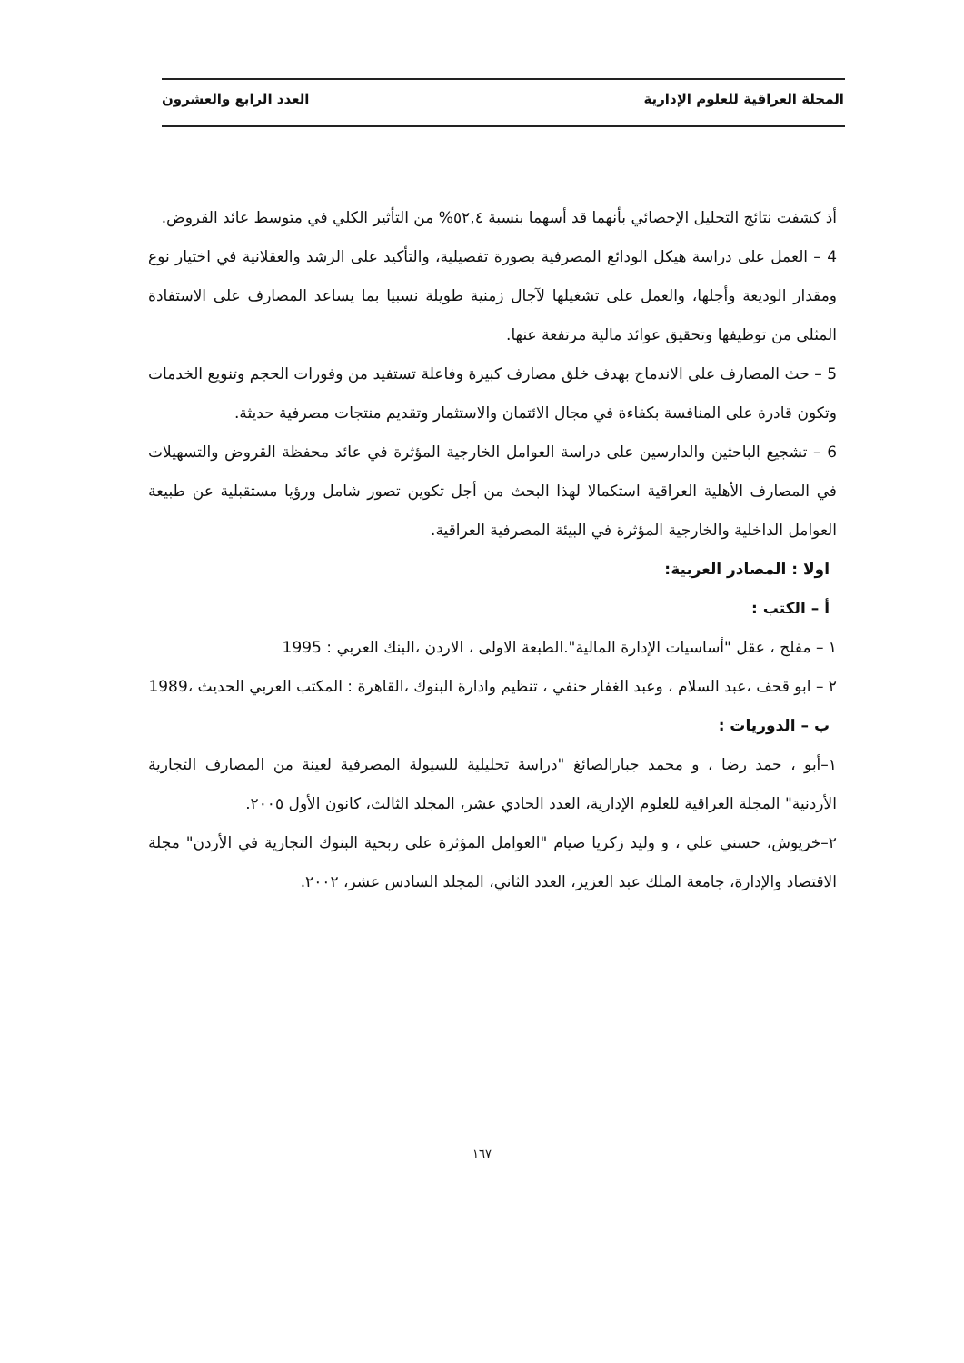المجلة العراقية للعلوم الإدارية العدد الرابع والعشرون
أذ كشفت نتائج التحليل الإحصائي بأنهما قد أسهما بنسبة ٥٢,٤% من التأثير الكلي في متوسط عائد القروض.
4 – العمل على دراسة هيكل الودائع المصرفية بصورة تفصيلية، والتأكيد على الرشد والعقلانية في اختيار نوع ومقدار الوديعة وأجلها، والعمل على تشغيلها لآجال زمنية طويلة نسبيا بما يساعد المصارف على الاستفادة المثلى من توظيفها وتحقيق عوائد مالية مرتفعة عنها.
5 – حث المصارف على الاندماج بهدف خلق مصارف كبيرة وفاعلة تستفيد من وفورات الحجم وتنويع الخدمات وتكون قادرة على المنافسة بكفاءة في مجال الائتمان والاستثمار وتقديم منتجات مصرفية حديثة.
6 – تشجيع الباحثين والدارسين على دراسة العوامل الخارجية المؤثرة في عائد محفظة القروض والتسهيلات في المصارف الأهلية العراقية استكمالا لهذا البحث من أجل تكوين تصور شامل ورؤيا مستقبلية عن طبيعة العوامل الداخلية والخارجية المؤثرة في البيئة المصرفية العراقية.
اولا : المصادر العربية:
أ – الكتب :
١ – مفلح ، عقل "أساسيات الإدارة المالية".الطبعة الاولى ، الاردن ،البنك العربي : 1995
٢ – ابو قحف ،عبد السلام ، وعبد الغفار حنفي ، تنظيم وادارة البنوك ،القاهرة : المكتب العربي الحديث ،1989
ب – الدوريات :
١–أبو ، حمد رضا ، و محمد جبارالصائغ "دراسة تحليلية للسيولة المصرفية لعينة من المصارف التجارية الأردنية" المجلة العراقية للعلوم الإدارية، العدد الحادي عشر، المجلد الثالث، كانون الأول ٢٠٠٥.
٢–خريوش، حسني علي ، و وليد زكريا صيام "العوامل المؤثرة على ربحية البنوك التجارية في الأردن" مجلة الاقتصاد والإدارة، جامعة الملك عبد العزيز، العدد الثاني، المجلد السادس عشر، ٢٠٠٢.
١٦٧